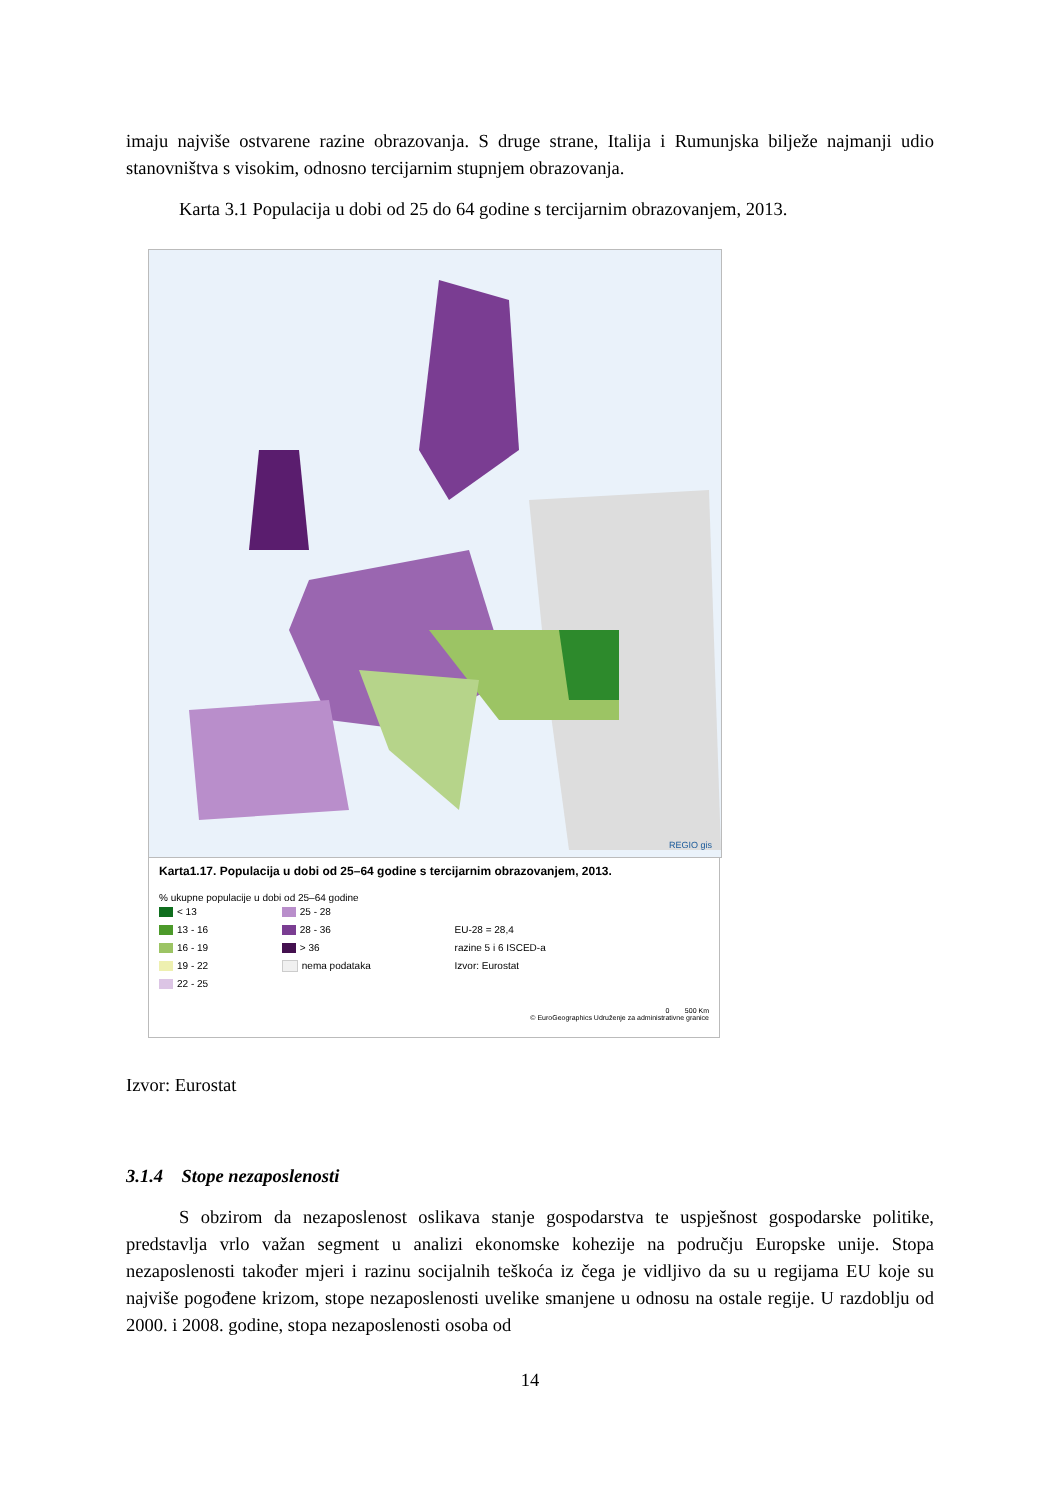imaju najviše ostvarene razine obrazovanja. S druge strane, Italija i Rumunjska bilježe najmanji udio stanovništva s visokim, odnosno tercijarnim stupnjem obrazovanja.
Karta 3.1 Populacija u dobi od 25 do 64 godine s tercijarnim obrazovanjem, 2013.
REGIO gis
Karta1.17. Populacija u dobi od 25–64 godine s tercijarnim obrazovanjem, 2013.
% ukupne populacije u dobi od 25–64 godine
< 13
13 - 16
16 - 19
19 - 22
22 - 25
25 - 28
28 - 36
> 36
nema podataka
EU-28 = 28,4
razine 5 i 6 ISCED-a
Izvor: Eurostat
0 500 Km
© EuroGeographics Udruženje za administrativne granice
Izvor: Eurostat
3.1.4 Stope nezaposlenosti
S obzirom da nezaposlenost oslikava stanje gospodarstva te uspješnost gospodarske politike, predstavlja vrlo važan segment u analizi ekonomske kohezije na području Europske unije. Stopa nezaposlenosti također mjeri i razinu socijalnih teškoća iz čega je vidljivo da su u regijama EU koje su najviše pogođene krizom, stope nezaposlenosti uvelike smanjene u odnosu na ostale regije. U razdoblju od 2000. i 2008. godine, stopa nezaposlenosti osoba od
14